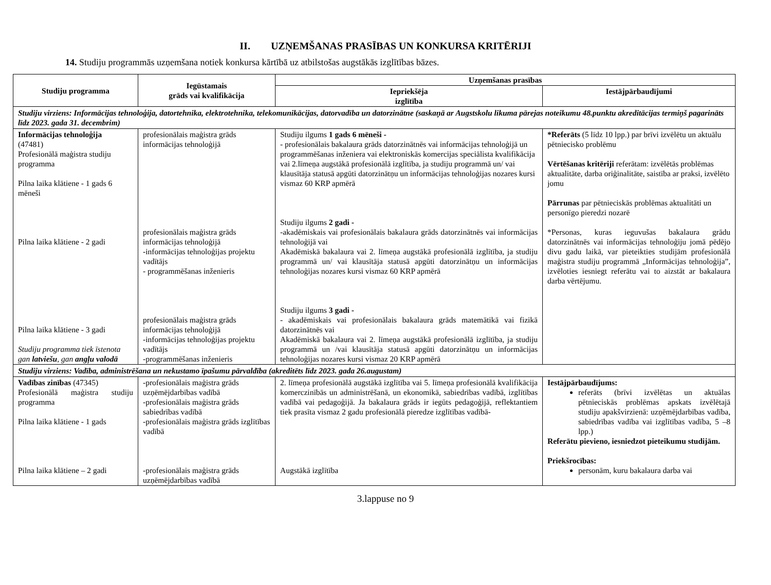II. UZŅEMŠANAS PRASĪBAS UN KONKURSA KRITĒRIJI
14. Studiju programmās uzņemšana notiek konkursa kārtībā uz atbilstošas augstākās izglītības bāzes.
| Studiju programma | Iegūstamais grāds vai kvalifikācija | Uzņemšanas prasības | |
| --- | --- | --- | --- |
| | | Iepriekšēja izglītība | Iestājpārbaudījumi |
| Studiju virziens: Informācijas tehnoloģija, datortehnika, elektrotehnika, telekomunikācijas, datorvadība un datorzinātne (saskaņā ar Augstskolu likuma pārejas noteikumu 48.punktu akreditācijas termiņš pagarināts līdz 2023. gada 31. decembrim) | | | |
| Informācijas tehnoloģija (47481) Profesionālā maģistra studiju programma Pilna laika klātiene - 1 gads 6 mēneši Pilna laika klātiene - 2 gadi Pilna laika klātiene - 3 gadi Studiju programma tiek īstenota gan latviešu , gan angļu valodā | profesionālais maģistra grāds informācijas tehnoloģijā profesionālais maģistra grāds informācijas tehnoloģijā -informācijas tehnoloģijas projektu vadītājs - programmēšanas inženieris profesionālais maģistra grāds informācijas tehnoloģijā -informācijas tehnoloģijas projektu vadītājs -programmēšanas inženieris | Studiju ilgums 1 gads 6 mēneši - - profesionālais bakalaura grāds datorzinātnēs vai informācijas tehnoloģijā un programmēšanas inženiera vai elektroniskās komercijas speciālista kvalifikācija vai 2.līmeņa augstākā profesionālā izglītība, ja studiju programmā un/ vai klausītāja statusā apgūti datorzinātņu un informācijas tehnoloģijas nozares kursi vismaz 60 KRP apmērā Studiju ilgums 2 gadi - -akadēmiskais vai profesionālais bakalaura grāds datorzinātnēs vai informācijas tehnoloģijā vai Akadēmiskā bakalaura vai 2. līmeņa augstākā profesionālā izglītība, ja studiju programmā un/ vai klausītāja statusā apgūti datorzinātņu un informācijas tehnoloģijas nozares kursi vismaz 60 KRP apmērā Studiju ilgums 3 gadi - - akadēmiskais vai profesionālais bakalaura grāds matemātikā vai fizikā datorzinātnēs vai Akadēmiskā bakalaura vai 2. līmeņa augstākā profesionālā izglītība, ja studiju programmā un /vai klausītāja statusā apgūti datorzinātņu un informācijas tehnoloģijas nozares kursi vismaz 20 KRP apmērā | *Referāts (5 līdz 10 lpp.) par brīvi izvēlētu un aktuālu pētniecisko problēmu Vērtēšanas kritēriji referātam: izvēlētās problēmas aktualitāte, darba oriģinalitāte, saistība ar praksi, izvēlēto jomu Pārrunas par pētnieciskās problēmas aktualitāti un personīgo pieredzi nozarē *Personas, kuras ieguvušas bakalaura grādu datorzinātnēs vai informācijas tehnoloģiju jomā pēdējo divu gadu laikā, var pieteikties studijām profesionālā maģistra studiju programmā „Informācijas tehnoloģija”, izvēloties iesniegt referātu vai to aizstāt ar bakalaura darba vērtējumu. |
| Studiju virziens: Vadība, administrēšana un nekustamo īpašumu pārvaldība (akreditēts līdz 2023. gada 26.augustam) | | | |
| Vadības zinības (47345) Profesionālā maģistra studiju programma Pilna laika klātiene - 1 gads Pilna laika klātiene – 2 gadi | -profesionālais maģistra grāds uzņēmējdarbības vadībā -profesionālais maģistra grāds sabiedrības vadībā -profesionālais maģistra grāds izglītības vadībā -profesionālais maģistra grāds uzņēmējdarbības vadībā | 2. līmeņa profesionālā augstākā izglītība vai 5. līmeņa profesionālā kvalifikācija komerczinībās un administrēšanā, un ekonomikā, sabiedrības vadībā, izglītības vadībā vai pedagoģijā. Ja bakalaura grāds ir iegūts pedagoģijā, reflektantiem tiek prasīta vismaz 2 gadu profesionālā pieredze izglītības vadībā- Augstākā izglītība | Iestājpārbaudījums: referāts (brīvi izvēlētas un aktuālas pētnieciskās problēmas apskats izvēlētajā studiju apakšvirzienā: uzņēmējdarbības vadība, sabiedrības vadība vai izglītības vadība, 5 –8 lpp.) Referātu pievieno, iesniedzot pieteikumu studijām. Priekšrocības: personām, kuru bakalaura darba vai |
3.lappuse no 9